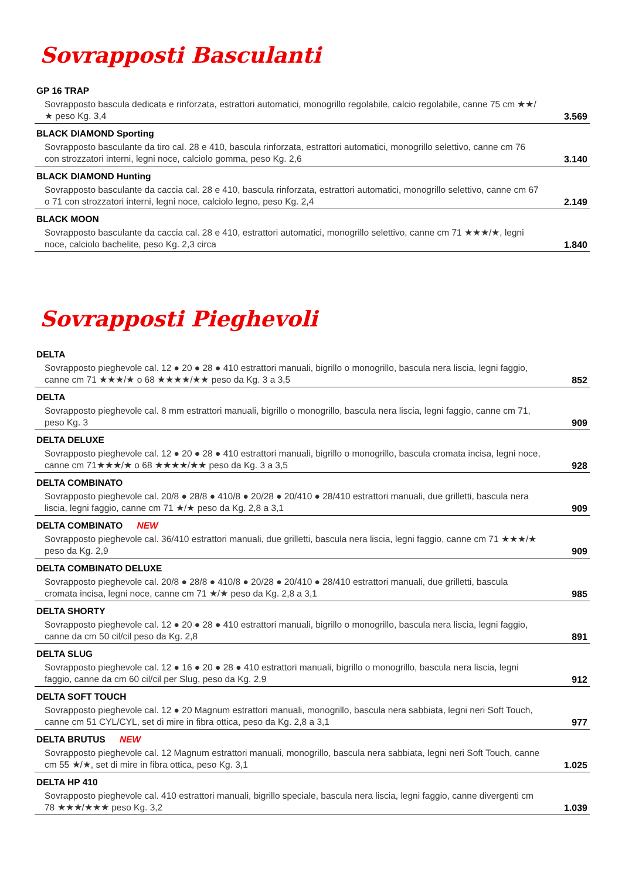Sovrapposti Basculanti
| GP 16 TRAP Sovrapposto bascula dedicata e rinforzata, estrattori automatici, monogrillo regolabile, calcio regolabile, canne 75 cm ★★/★ peso Kg. 3,4 | 3.569 |
| BLACK DIAMOND Sporting Sovrapposto basculante da tiro cal. 28 e 410, bascula rinforzata, estrattori automatici, monogrillo selettivo, canne cm 76 con strozzatori interni, legni noce, calciolo gomma, peso Kg. 2,6 | 3.140 |
| BLACK DIAMOND Hunting Sovrapposto basculante da caccia cal. 28 e 410, bascula rinforzata, estrattori automatici, monogrillo selettivo, canne cm 67 o 71 con strozzatori interni, legni noce, calciolo legno, peso Kg. 2,4 | 2.149 |
| BLACK MOON Sovrapposto basculante da caccia cal. 28 e 410, estrattori automatici, monogrillo selettivo, canne cm 71 ★★★/★, legni noce, calciolo bachelite, peso Kg. 2,3 circa | 1.840 |
Sovrapposti Pieghevoli
| DELTA Sovrapposto pieghevole cal. 12 ● 20 ● 28 ● 410 estrattori manuali, bigrillo o monogrillo, bascula nera liscia, legni faggio, canne cm 71 ★★★/★ o 68 ★★★★/★★ peso da Kg. 3 a 3,5 | 852 |
| DELTA Sovrapposto pieghevole cal. 8 mm estrattori manuali, bigrillo o monogrillo, bascula nera liscia, legni faggio, canne cm 71, peso Kg. 3 | 909 |
| DELTA DELUXE Sovrapposto pieghevole cal. 12 ● 20 ● 28 ● 410 estrattori manuali, bigrillo o monogrillo, bascula cromata incisa, legni noce, canne cm 71★★★/★ o 68 ★★★★/★★ peso da Kg. 3 a 3,5 | 928 |
| DELTA COMBINATO Sovrapposto pieghevole cal. 20/8 ● 28/8 ● 410/8 ● 20/28 ● 20/410 ● 28/410 estrattori manuali, due grilletti, bascula nera liscia, legni faggio, canne cm 71 ★/★ peso da Kg. 2,8 a 3,1 | 909 |
| DELTA COMBINATO NEW Sovrapposto pieghevole cal. 36/410 estrattori manuali, due grilletti, bascula nera liscia, legni faggio, canne cm 71 ★★★/★ peso da Kg. 2,9 | 909 |
| DELTA COMBINATO DELUXE Sovrapposto pieghevole cal. 20/8 ● 28/8 ● 410/8 ● 20/28 ● 20/410 ● 28/410 estrattori manuali, due grilletti, bascula cromata incisa, legni noce, canne cm 71 ★/★ peso da Kg. 2,8 a 3,1 | 985 |
| DELTA SHORTY Sovrapposto pieghevole cal. 12 ● 20 ● 28 ● 410 estrattori manuali, bigrillo o monogrillo, bascula nera liscia, legni faggio, canne da cm 50 cil/cil peso da Kg. 2,8 | 891 |
| DELTA SLUG Sovrapposto pieghevole cal. 12 ● 16 ● 20 ● 28 ● 410 estrattori manuali, bigrillo o monogrillo, bascula nera liscia, legni faggio, canne da cm 60 cil/cil per Slug, peso da Kg. 2,9 | 912 |
| DELTA SOFT TOUCH Sovrapposto pieghevole cal. 12 ● 20 Magnum estrattori manuali, monogrillo, bascula nera sabbiata, legni neri Soft Touch, canne cm 51 CYL/CYL, set di mire in fibra ottica, peso da Kg. 2,8 a 3,1 | 977 |
| DELTA BRUTUS NEW Sovrapposto pieghevole cal. 12 Magnum estrattori manuali, monogrillo, bascula nera sabbiata, legni neri Soft Touch, canne cm 55 ★/★, set di mire in fibra ottica, peso Kg. 3,1 | 1.025 |
| DELTA HP 410 Sovrapposto pieghevole cal. 410 estrattori manuali, bigrillo speciale, bascula nera liscia, legni faggio, canne divergenti cm 78 ★★★/★★★ peso Kg. 3,2 | 1.039 |